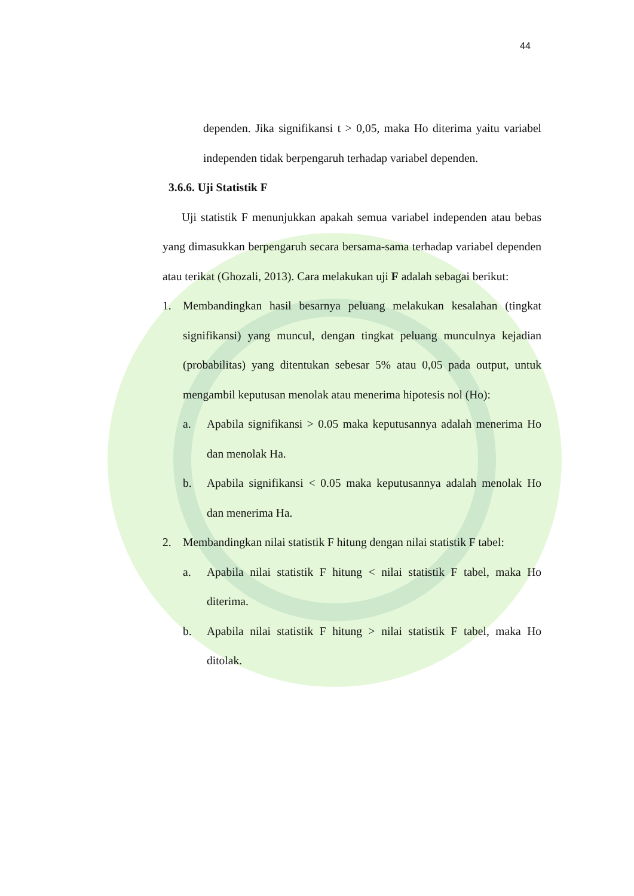44
dependen. Jika signifikansi t > 0,05, maka Ho diterima yaitu variabel independen tidak berpengaruh terhadap variabel dependen.
3.6.6. Uji Statistik F
Uji statistik F menunjukkan apakah semua variabel independen atau bebas yang dimasukkan berpengaruh secara bersama-sama terhadap variabel dependen atau terikat (Ghozali, 2013). Cara melakukan uji F adalah sebagai berikut:
1. Membandingkan hasil besarnya peluang melakukan kesalahan (tingkat signifikansi) yang muncul, dengan tingkat peluang munculnya kejadian (probabilitas) yang ditentukan sebesar 5% atau 0,05 pada output, untuk mengambil keputusan menolak atau menerima hipotesis nol (Ho):
a. Apabila signifikansi > 0.05 maka keputusannya adalah menerima Ho dan menolak Ha.
b. Apabila signifikansi < 0.05 maka keputusannya adalah menolak Ho dan menerima Ha.
2. Membandingkan nilai statistik F hitung dengan nilai statistik F tabel:
a. Apabila nilai statistik F hitung < nilai statistik F tabel, maka Ho diterima.
b. Apabila nilai statistik F hitung > nilai statistik F tabel, maka Ho ditolak.